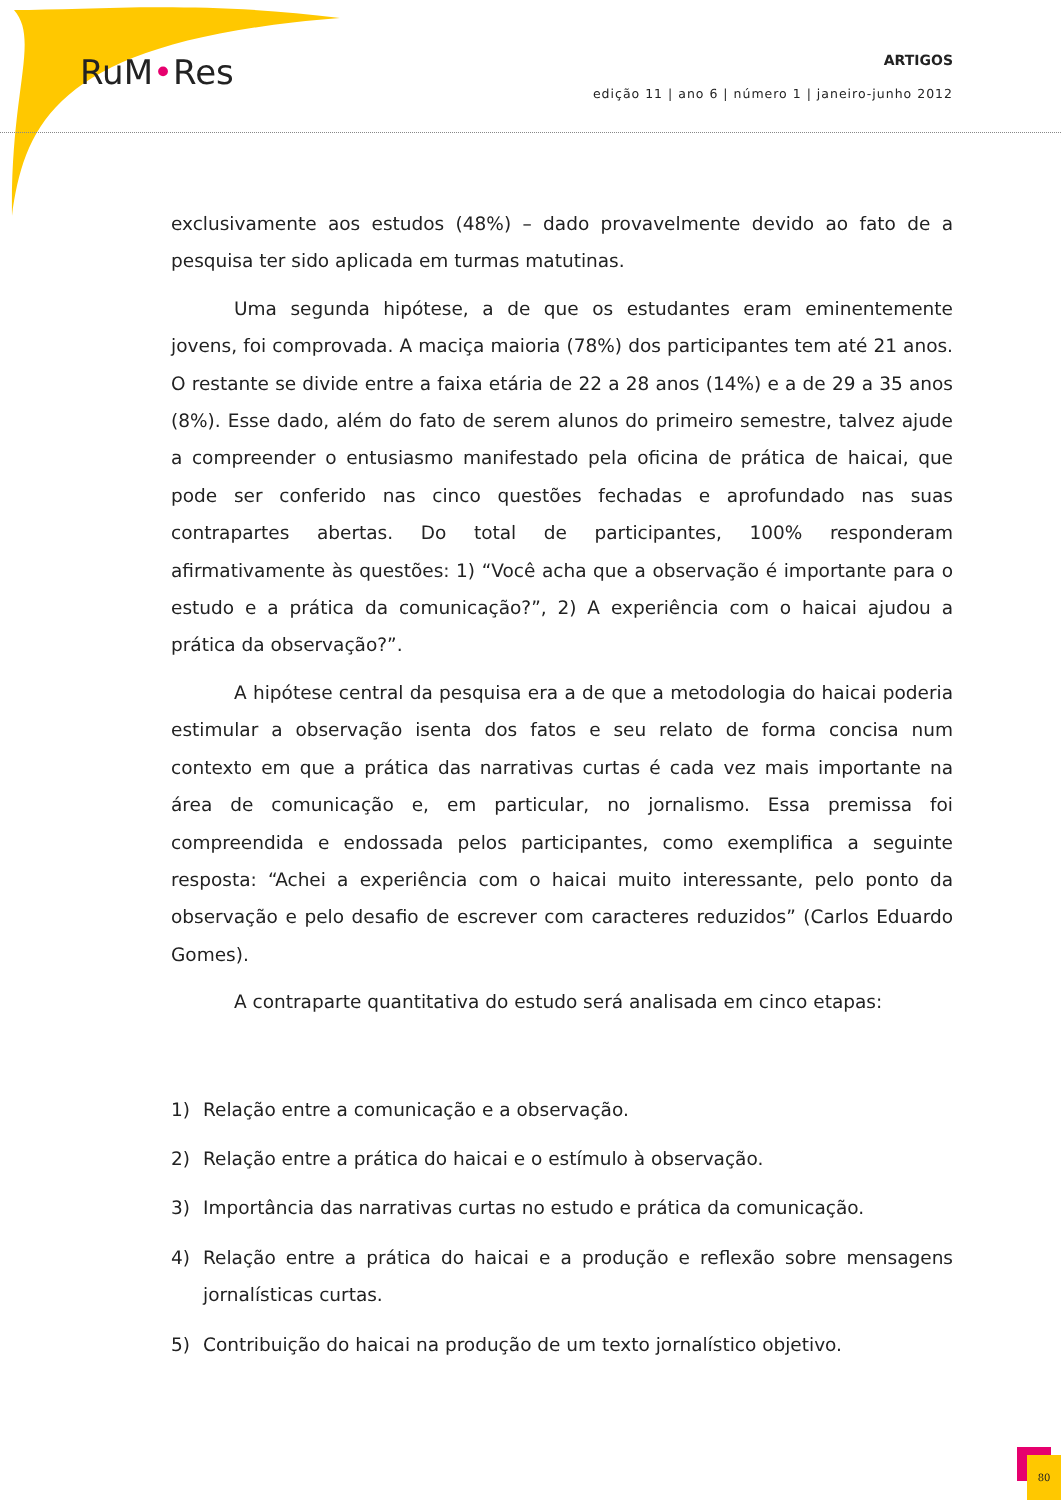RuM•Res
ARTIGOS
edição 11 | ano 6 | número 1 | janeiro-junho 2012
exclusivamente aos estudos (48%) – dado provavelmente devido ao fato de a pesquisa ter sido aplicada em turmas matutinas.
Uma segunda hipótese, a de que os estudantes eram eminentemente jovens, foi comprovada. A maciça maioria (78%) dos participantes tem até 21 anos. O restante se divide entre a faixa etária de 22 a 28 anos (14%) e a de 29 a 35 anos (8%). Esse dado, além do fato de serem alunos do primeiro semestre, talvez ajude a compreender o entusiasmo manifestado pela oficina de prática de haicai, que pode ser conferido nas cinco questões fechadas e aprofundado nas suas contrapartes abertas. Do total de participantes, 100% responderam afirmativamente às questões: 1) “Você acha que a observação é importante para o estudo e a prática da comunicação?”, 2) A experiência com o haicai ajudou a prática da observação?”.
A hipótese central da pesquisa era a de que a metodologia do haicai poderia estimular a observação isenta dos fatos e seu relato de forma concisa num contexto em que a prática das narrativas curtas é cada vez mais importante na área de comunicação e, em particular, no jornalismo. Essa premissa foi compreendida e endossada pelos participantes, como exemplifica a seguinte resposta: “Achei a experiência com o haicai muito interessante, pelo ponto da observação e pelo desafio de escrever com caracteres reduzidos” (Carlos Eduardo Gomes).
A contraparte quantitativa do estudo será analisada em cinco etapas:
1) Relação entre a comunicação e a observação.
2) Relação entre a prática do haicai e o estímulo à observação.
3) Importância das narrativas curtas no estudo e prática da comunicação.
4) Relação entre a prática do haicai e a produção e reflexão sobre mensagens jornalísticas curtas.
5) Contribuição do haicai na produção de um texto jornalístico objetivo.
80